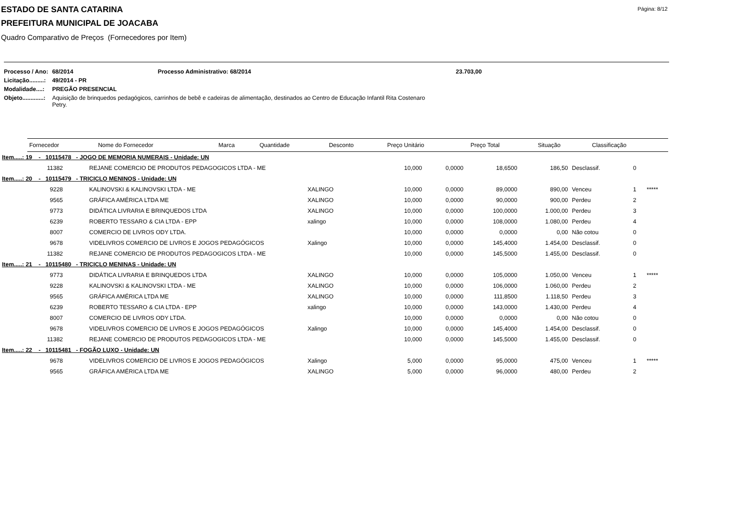Página: 8/12
ESTADO DE SANTA CATARINA
PREFEITURA MUNICIPAL DE JOACABA
Quadro Comparativo de Preços (Fornecedores por Item)
| Processo / Ano: | 68/2014 Processo Administrativo: 68/2014 23.703,00 |
| Licitação.........: | 49/2014 - PR |
| Modalidade....: | PREGÃO PRESENCIAL |
| Objeto.............: | Aquisição de brinquedos pedagógicos, carrinhos de bebê e cadeiras de alimentação, destinados ao Centro de Educação Infantil Rita Costenaro Petry. |
| Fornecedor | Nome do Fornecedor | Marca | Quantidade | Desconto | Preço Unitário | Preço Total | Situação | Classificação |
| --- | --- | --- | --- | --- | --- | --- | --- | --- |
| Item.....: 19 - 10115478 - JOGO DE MEMORIA NUMERAIS - Unidade: UN | | | | | | | | | |
| 11382 | REJANE COMERCIO DE PRODUTOS PEDAGOGICOS LTDA - ME | | 10,000 | 0,0000 | 18,6500 | 186,50 | Desclassif. | 0 | |
| Item.....: 20 - 10115479 - TRICICLO MENINOS - Unidade: UN | | | | | | | | | |
| 9228 | KALINOVSKI & KALINOVSKI LTDA - ME | XALINGO | 10,000 | 0,0000 | 89,0000 | 890,00 | Venceu | 1 | ***** |
| 9565 | GRÁFICA AMÉRICA LTDA ME | XALINGO | 10,000 | 0,0000 | 90,0000 | 900,00 | Perdeu | 2 | |
| 9773 | DIDÁTICA LIVRARIA E BRINQUEDOS LTDA | XALINGO | 10,000 | 0,0000 | 100,0000 | 1.000,00 | Perdeu | 3 | |
| 6239 | ROBERTO TESSARO & CIA LTDA - EPP | xalingo | 10,000 | 0,0000 | 108,0000 | 1.080,00 | Perdeu | 4 | |
| 8007 | COMERCIO DE LIVROS ODY LTDA. | | 10,000 | 0,0000 | 0,0000 | 0,00 | Não cotou | 0 | |
| 9678 | VIDELIVROS COMERCIO DE LIVROS E JOGOS PEDAGÓGICOS | Xalingo | 10,000 | 0,0000 | 145,4000 | 1.454,00 | Desclassif. | 0 | |
| 11382 | REJANE COMERCIO DE PRODUTOS PEDAGOGICOS LTDA - ME | | 10,000 | 0,0000 | 145,5000 | 1.455,00 | Desclassif. | 0 | |
| Item.....: 21 - 10115480 - TRICICLO MENINAS - Unidade: UN | | | | | | | | | |
| 9773 | DIDÁTICA LIVRARIA E BRINQUEDOS LTDA | XALINGO | 10,000 | 0,0000 | 105,0000 | 1.050,00 | Venceu | 1 | ***** |
| 9228 | KALINOVSKI & KALINOVSKI LTDA - ME | XALINGO | 10,000 | 0,0000 | 106,0000 | 1.060,00 | Perdeu | 2 | |
| 9565 | GRÁFICA AMÉRICA LTDA ME | XALINGO | 10,000 | 0,0000 | 111,8500 | 1.118,50 | Perdeu | 3 | |
| 6239 | ROBERTO TESSARO & CIA LTDA - EPP | xalingo | 10,000 | 0,0000 | 143,0000 | 1.430,00 | Perdeu | 4 | |
| 8007 | COMERCIO DE LIVROS ODY LTDA. | | 10,000 | 0,0000 | 0,0000 | 0,00 | Não cotou | 0 | |
| 9678 | VIDELIVROS COMERCIO DE LIVROS E JOGOS PEDAGÓGICOS | Xalingo | 10,000 | 0,0000 | 145,4000 | 1.454,00 | Desclassif. | 0 | |
| 11382 | REJANE COMERCIO DE PRODUTOS PEDAGOGICOS LTDA - ME | | 10,000 | 0,0000 | 145,5000 | 1.455,00 | Desclassif. | 0 | |
| Item.....: 22 - 10115481 - FOGÃO LUXO - Unidade: UN | | | | | | | | | |
| 9678 | VIDELIVROS COMERCIO DE LIVROS E JOGOS PEDAGÓGICOS | Xalingo | 5,000 | 0,0000 | 95,0000 | 475,00 | Venceu | 1 | ***** |
| 9565 | GRÁFICA AMÉRICA LTDA ME | XALINGO | 5,000 | 0,0000 | 96,0000 | 480,00 | Perdeu | 2 | |